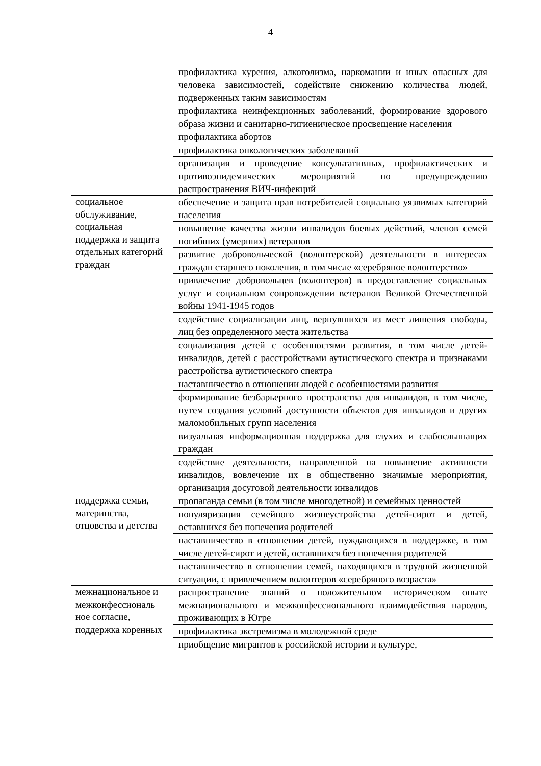4
| | профилактика курения, алкоголизма, наркомании и иных опасных для человека зависимостей, содействие снижению количества людей, подверженных таким зависимостям |
| | профилактика неинфекционных заболеваний, формирование здорового образа жизни и санитарно-гигиеническое просвещение населения |
| | профилактика абортов |
| | профилактика онкологических заболеваний |
| | организация и проведение консультативных, профилактических и противоэпидемических мероприятий по предупреждению распространения ВИЧ-инфекций |
| социальное обслуживание, социальная поддержка и защита отдельных категорий граждан | обеспечение и защита прав потребителей социально уязвимых категорий населения |
| | повышение качества жизни инвалидов боевых действий, членов семей погибших (умерших) ветеранов |
| | развитие добровольческой (волонтерской) деятельности в интересах граждан старшего поколения, в том числе «серебряное волонтерство» |
| | привлечение добровольцев (волонтеров) в предоставление социальных услуг и социальном сопровождении ветеранов Великой Отечественной войны 1941-1945 годов |
| | содействие социализации лиц, вернувшихся из мест лишения свободы, лиц без определенного места жительства |
| | социализация детей с особенностями развития, в том числе детей-инвалидов, детей с расстройствами аутистического спектра и признаками расстройства аутистического спектра |
| | наставничество в отношении людей с особенностями развития |
| | формирование безбарьерного пространства для инвалидов, в том числе, путем создания условий доступности объектов для инвалидов и других маломобильных групп населения |
| | визуальная информационная поддержка для глухих и слабослышащих граждан |
| | содействие деятельности, направленной на повышение активности инвалидов, вовлечение их в общественно значимые мероприятия, организация досуговой деятельности инвалидов |
| поддержка семьи, материнства, отцовства и детства | пропаганда семьи (в том числе многодетной) и семейных ценностей |
| | популяризация семейного жизнеустройства детей-сирот и детей, оставшихся без попечения родителей |
| | наставничество в отношении детей, нуждающихся в поддержке, в том числе детей-сирот и детей, оставшихся без попечения родителей |
| | наставничество в отношении семей, находящихся в трудной жизненной ситуации, с привлечением волонтеров «серебряного возраста» |
| межнациональное и межконфессиональ ное согласие, поддержка коренных | распространение знаний о положительном историческом опыте межнационального и межконфессионального взаимодействия народов, проживающих в Югре |
| | профилактика экстремизма в молодежной среде |
| | приобщение мигрантов к российской истории и культуре, |